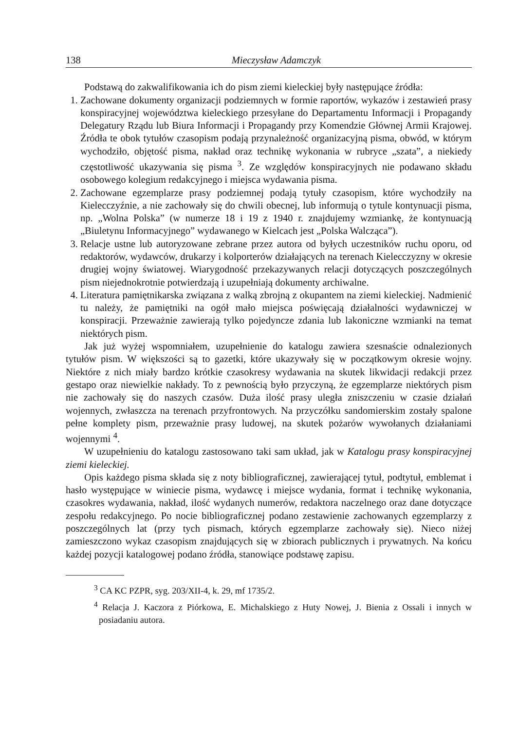138 Mieczysław Adamczyk
Podstawą do zakwalifikowania ich do pism ziemi kieleckiej były następujące źródła:
1. Zachowane dokumenty organizacji podziemnych w formie raportów, wykazów i zestawień prasy konspiracyjnej województwa kieleckiego przesyłane do Departamentu Informacji i Propagandy Delegatury Rządu lub Biura Informacji i Propagandy przy Komendzie Głównej Armii Krajowej. Źródła te obok tytułów czasopism podają przynależność organizacyjną pisma, obwód, w którym wychodziło, objętość pisma, nakład oraz technikę wykonania w rubryce „szata”, a niekiedy częstotliwość ukazywania się pisma <sup>3</sup>. Ze względów konspiracyjnych nie podawano składu osobowego kolegium redakcyjnego i miejsca wydawania pisma.
2. Zachowane egzemplarze prasy podziemnej podają tytuły czasopism, które wychodziły na Kielecczyźnie, a nie zachowały się do chwili obecnej, lub informują o tytule kontynuacji pisma, np. „Wolna Polska” (w numerze 18 i 19 z 1940 r. znajdujemy wzmiankę, że kontynuacją „Biuletynu Informacyjnego” wydawanego w Kielcach jest „Polska Walcząca”).
3. Relacje ustne lub autoryzowane zebrane przez autora od byłych uczestników ruchu oporu, od redaktorów, wydawców, drukarzy i kolporterów działających na terenach Kielecczyzny w okresie drugiej wojny światowej. Wiarygodność przekazywanych relacji dotyczących poszczególnych pism niejednokrotnie potwierdzają i uzupełniają dokumenty archiwalne.
4. Literatura pamiętnikarska związana z walką zbrojną z okupantem na ziemi kieleckiej. Nadmienić tu należy, że pamiętniki na ogół mało miejsca poświęcają działalności wydawniczej w konspiracji. Przeważnie zawierają tylko pojedyncze zdania lub lakoniczne wzmianki na temat niektórych pism.
Jak już wyżej wspomniałem, uzupełnienie do katalogu zawiera szesnaście odnalezionych tytułów pism. W większości są to gazetki, które ukazywały się w początkowym okresie wojny. Niektóre z nich miały bardzo krótkie czasokresy wydawania na skutek likwidacji redakcji przez gestapo oraz niewielkie nakłady. To z pewnością było przyczyną, że egzemplarze niektórych pism nie zachowały się do naszych czasów. Duża ilość prasy uległa zniszczeniu w czasie działań wojennych, zwłaszcza na terenach przyfrontowych. Na przyczółku sandomierskim zostały spalone pełne komplety pism, przeważnie prasy ludowej, na skutek pożarów wywołanych działaniami wojennymi <sup>4</sup>.
W uzupełnieniu do katalogu zastosowano taki sam układ, jak w Katalogu prasy konspiracyjnej ziemi kieleckiej.
Opis każdego pisma składa się z noty bibliograficznej, zawierającej tytuł, podtytuł, emblemat i hasło występujące w winiecie pisma, wydawcę i miejsce wydania, format i technikę wykonania, czasokres wydawania, nakład, ilość wydanych numerów, redaktora naczelnego oraz dane dotyczące zespołu redakcyjnego. Po nocie bibliograficznej podano zestawienie zachowanych egzemplarzy z poszczególnych lat (przy tych pismach, których egzemplarze zachowały się). Nieco niżej zamieszczono wykaz czasopism znajdujących się w zbiorach publicznych i prywatnych. Na końcu każdej pozycji katalogowej podano źródła, stanowiące podstawę zapisu.
<sup>3</sup> CA KC PZPR, syg. 203/XII-4, k. 29, mf 1735/2.
<sup>4</sup> Relacja J. Kaczora z Piórkowa, E. Michalskiego z Huty Nowej, J. Bienia z Ossali i innych w posiadaniu autora.